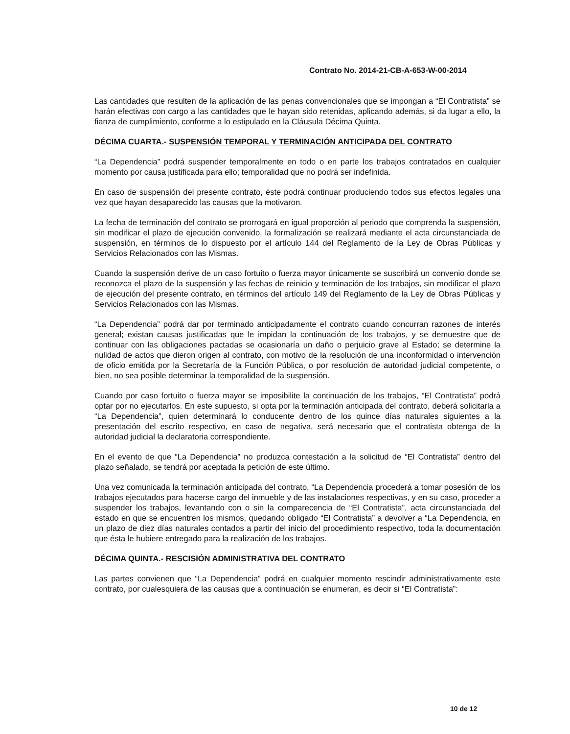Contrato No. 2014-21-CB-A-653-W-00-2014
Las cantidades que resulten de la aplicación de las penas convencionales que se impongan a “El Contratista” se harán efectivas con cargo a las cantidades que le hayan sido retenidas, aplicando además, si da lugar a ello, la fianza de cumplimiento, conforme a lo estipulado en la Cláusula Décima Quinta.
DÉCIMA CUARTA.- SUSPENSIÓN TEMPORAL Y TERMINACIÓN ANTICIPADA DEL CONTRATO
“La Dependencia” podrá suspender temporalmente en todo o en parte los trabajos contratados en cualquier momento por causa justificada para ello; temporalidad que no podrá ser indefinida.
En caso de suspensión del presente contrato, éste podrá continuar produciendo todos sus efectos legales una vez que hayan desaparecido las causas que la motivaron.
La fecha de terminación del contrato se prorrogará en igual proporción al periodo que comprenda la suspensión, sin modificar el plazo de ejecución convenido, la formalización se realizará mediante el acta circunstanciada de suspensión, en términos de lo dispuesto por el artículo 144 del Reglamento de la Ley de Obras Públicas y Servicios Relacionados con las Mismas.
Cuando la suspensión derive de un caso fortuito o fuerza mayor únicamente se suscribirá un convenio donde se reconozca el plazo de la suspensión y las fechas de reinicio y terminación de los trabajos, sin modificar el plazo de ejecución del presente contrato, en términos del artículo 149 del Reglamento de la Ley de Obras Públicas y Servicios Relacionados con las Mismas.
“La Dependencia” podrá dar por terminado anticipadamente el contrato cuando concurran razones de interés general; existan causas justificadas que le impidan la continuación de los trabajos, y se demuestre que de continuar con las obligaciones pactadas se ocasionaría un daño o perjuicio grave al Estado; se determine la nulidad de actos que dieron origen al contrato, con motivo de la resolución de una inconformidad o intervención de oficio emitida por la Secretaría de la Función Pública, o por resolución de autoridad judicial competente, o bien, no sea posible determinar la temporalidad de la suspensión.
Cuando por caso fortuito o fuerza mayor se imposibilite la continuación de los trabajos, “El Contratista” podrá optar por no ejecutarlos. En este supuesto, si opta por la terminación anticipada del contrato, deberá solicitarla a “La Dependencia”, quien determinará lo conducente dentro de los quince días naturales siguientes a la presentación del escrito respectivo, en caso de negativa, será necesario que el contratista obtenga de la autoridad judicial la declaratoria correspondiente.
En el evento de que “La Dependencia” no produzca contestación a la solicitud de “El Contratista” dentro del plazo señalado, se tendrá por aceptada la petición de este último.
Una vez comunicada la terminación anticipada del contrato, “La Dependencia procederá a tomar posesión de los trabajos ejecutados para hacerse cargo del inmueble y de las instalaciones respectivas, y en su caso, proceder a suspender los trabajos, levantando con o sin la comparecencia de “El Contratista”, acta circunstanciada del estado en que se encuentren los mismos, quedando obligado “El Contratista” a devolver a “La Dependencia, en un plazo de diez días naturales contados a partir del inicio del procedimiento respectivo, toda la documentación que ésta le hubiere entregado para la realización de los trabajos.
DÉCIMA QUINTA.- RESCISIÓN ADMINISTRATIVA DEL CONTRATO
Las partes convienen que “La Dependencia” podrá en cualquier momento rescindir administrativamente este contrato, por cualesquiera de las causas que a continuación se enumeran, es decir si “El Contratista”:
10 de 12